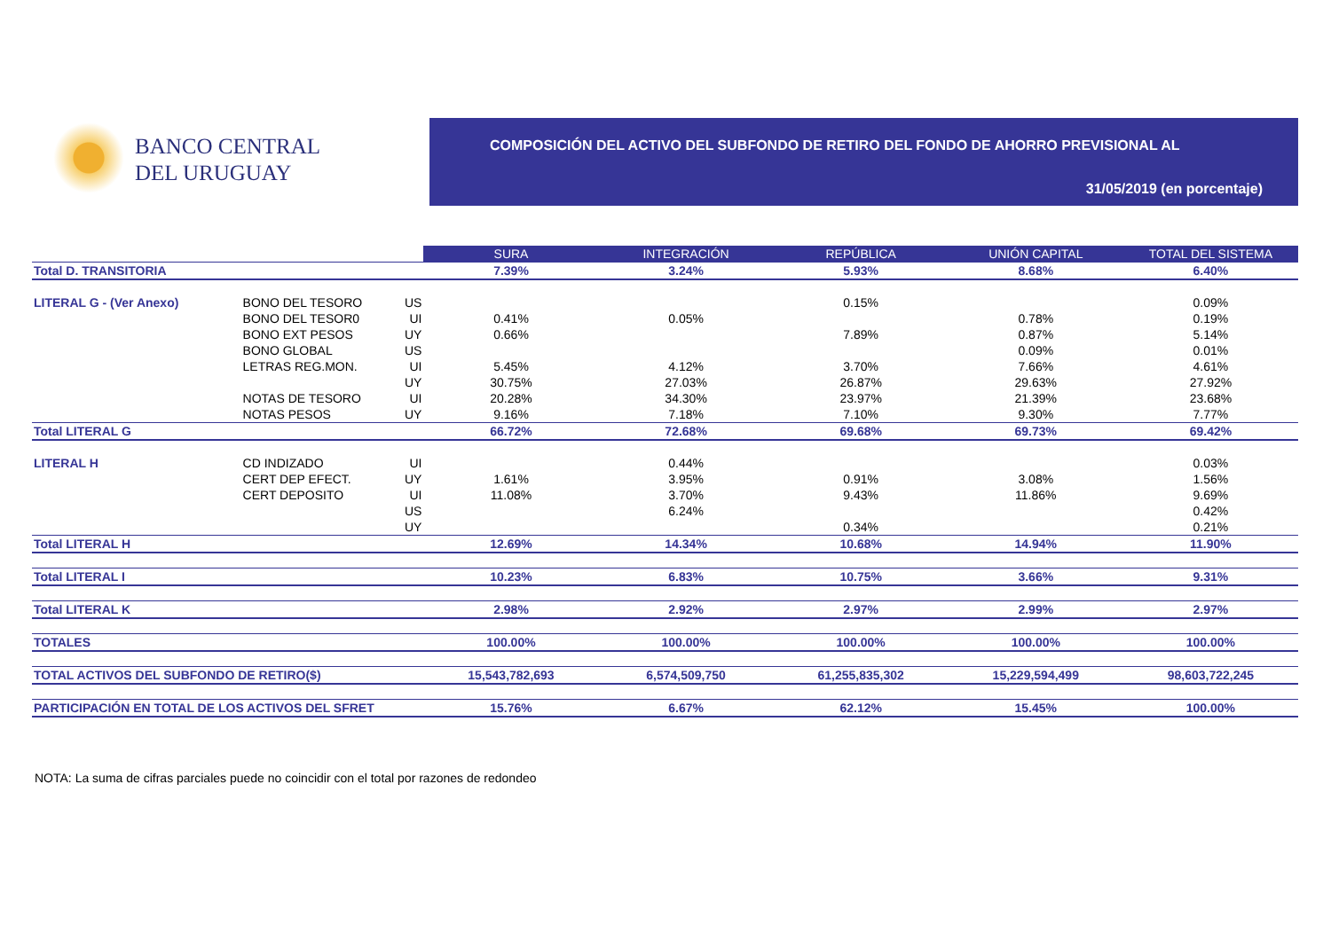BANCO CENTRAL
DEL URUGUAY
COMPOSICIÓN DEL ACTIVO DEL SUBFONDO DE RETIRO DEL FONDO DE AHORRO PREVISIONAL AL
31/05/2019 (en porcentaje)
| | | | SURA | INTEGRACIÓN | REPÚBLICA | UNIÓN CAPITAL | TOTAL DEL SISTEMA |
| Total D. TRANSITORIA | | | 7.39% | 3.24% | 5.93% | 8.68% | 6.40% |
| LITERAL G - (Ver Anexo) | BONO DEL TESORO | US | | | 0.15% | | 0.09% |
| | BONO DEL TESOR0 | UI | 0.41% | 0.05% | | 0.78% | 0.19% |
| | BONO EXT PESOS | UY | 0.66% | | 7.89% | 0.87% | 5.14% |
| | BONO GLOBAL | US | | | | 0.09% | 0.01% |
| | LETRAS REG.MON. | UI | 5.45% | 4.12% | 3.70% | 7.66% | 4.61% |
| | | UY | 30.75% | 27.03% | 26.87% | 29.63% | 27.92% |
| | NOTAS DE TESORO | UI | 20.28% | 34.30% | 23.97% | 21.39% | 23.68% |
| | NOTAS PESOS | UY | 9.16% | 7.18% | 7.10% | 9.30% | 7.77% |
| Total LITERAL G | | | 66.72% | 72.68% | 69.68% | 69.73% | 69.42% |
| LITERAL H | CD INDIZADO | UI | | 0.44% | | | 0.03% |
| | CERT DEP EFECT. | UY | 1.61% | 3.95% | 0.91% | 3.08% | 1.56% |
| | CERT DEPOSITO | UI | 11.08% | 3.70% | 9.43% | 11.86% | 9.69% |
| | | US | | 6.24% | | | 0.42% |
| | | UY | | | 0.34% | | 0.21% |
| Total LITERAL H | | | 12.69% | 14.34% | 10.68% | 14.94% | 11.90% |
| Total LITERAL I | | | 10.23% | 6.83% | 10.75% | 3.66% | 9.31% |
| Total LITERAL K | | | 2.98% | 2.92% | 2.97% | 2.99% | 2.97% |
| TOTALES | | | 100.00% | 100.00% | 100.00% | 100.00% | 100.00% |
| TOTAL ACTIVOS DEL SUBFONDO DE RETIRO($) | | | 15,543,782,693 | 6,574,509,750 | 61,255,835,302 | 15,229,594,499 | 98,603,722,245 |
| PARTICIPACIÓN EN TOTAL DE LOS ACTIVOS DEL SFRET | | | 15.76% | 6.67% | 62.12% | 15.45% | 100.00% |
NOTA: La suma de cifras parciales puede no coincidir con el total por razones de redondeo